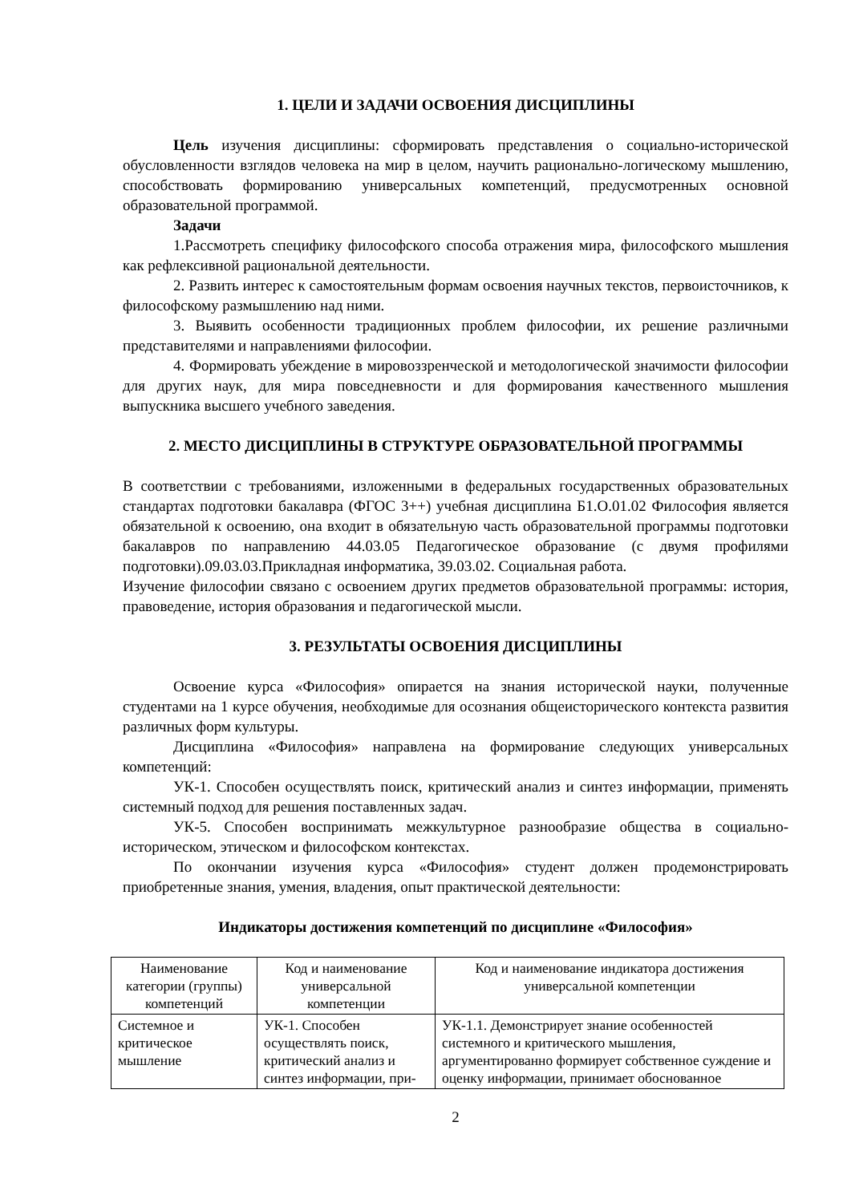1. ЦЕЛИ И ЗАДАЧИ ОСВОЕНИЯ ДИСЦИПЛИНЫ
Цель изучения дисциплины: сформировать представления о социально-исторической обусловленности взглядов человека на мир в целом, научить рационально-логическому мышлению, способствовать формированию универсальных компетенций, предусмотренных основной образовательной программой.
Задачи
1.Рассмотреть специфику философского способа отражения мира, философского мышления как рефлексивной рациональной деятельности.
2. Развить интерес к самостоятельным формам освоения научных текстов, первоисточников, к философскому размышлению над ними.
3. Выявить особенности традиционных проблем философии, их решение различными представителями и направлениями философии.
4. Формировать убеждение в мировоззренческой и методологической значимости философии для других наук, для мира повседневности и для формирования качественного мышления выпускника высшего учебного заведения.
2. МЕСТО ДИСЦИПЛИНЫ В СТРУКТУРЕ ОБРАЗОВАТЕЛЬНОЙ ПРОГРАММЫ
В соответствии с требованиями, изложенными в федеральных государственных образовательных стандартах подготовки бакалавра (ФГОС 3++) учебная дисциплина Б1.О.01.02 Философия является обязательной к освоению, она входит в обязательную часть образовательной программы подготовки бакалавров по направлению 44.03.05 Педагогическое образование (с двумя профилями подготовки).09.03.03.Прикладная информатика, 39.03.02. Социальная работа.
Изучение философии связано с освоением других предметов образовательной программы: история, правоведение, история образования и педагогической мысли.
3. РЕЗУЛЬТАТЫ ОСВОЕНИЯ ДИСЦИПЛИНЫ
Освоение курса «Философия» опирается на знания исторической науки, полученные студентами на 1 курсе обучения, необходимые для осознания общеисторического контекста развития различных форм культуры.
Дисциплина «Философия» направлена на формирование следующих универсальных компетенций:
УК-1. Способен осуществлять поиск, критический анализ и синтез информации, применять системный подход для решения поставленных задач.
УК-5. Способен воспринимать межкультурное разнообразие общества в социально-историческом, этическом и философском контекстах.
По окончании изучения курса «Философия» студент должен продемонстрировать приобретенные знания, умения, владения, опыт практической деятельности:
Индикаторы достижения компетенций по дисциплине «Философия»
| Наименование категории (группы) компетенций | Код и наименование универсальной компетенции | Код и наименование индикатора достижения универсальной компетенции |
| --- | --- | --- |
| Системное и критическое мышление | УК-1. Способен осуществлять поиск, критический анализ и синтез информации, при- | УК-1.1. Демонстрирует знание особенностей системного и критического мышления, аргументированно формирует собственное суждение и оценку информации, принимает обоснованное |
2